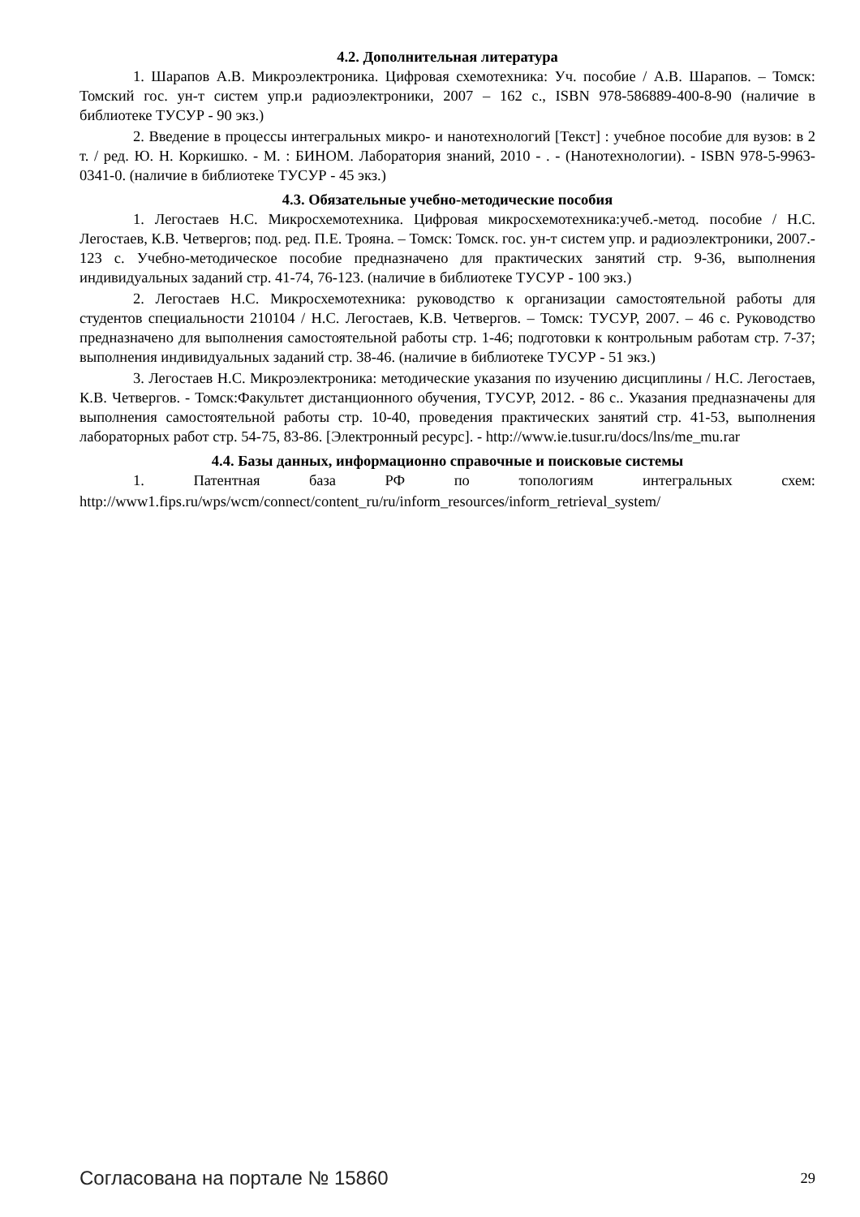4.2. Дополнительная литература
1. Шарапов А.В. Микроэлектроника. Цифровая схемотехника: Уч. пособие / А.В. Шарапов. – Томск: Томский гос. ун-т систем упр.и радиоэлектроники, 2007 – 162 с., ISBN 978-586889-400-8-90 (наличие в библиотеке ТУСУР - 90 экз.)
2. Введение в процессы интегральных микро- и нанотехнологий [Текст] : учебное пособие для вузов: в 2 т. / ред. Ю. Н. Коркишко. - М. : БИНОМ. Лаборатория знаний, 2010 - . - (Нанотехнологии). - ISBN 978-5-9963-0341-0. (наличие в библиотеке ТУСУР - 45 экз.)
4.3. Обязательные учебно-методические пособия
1. Легостаев Н.С. Микросхемотехника. Цифровая микросхемотехника:учеб.-метод. пособие / Н.С. Легостаев, К.В. Четвергов; под. ред. П.Е. Трояна. – Томск: Томск. гос. ун-т систем упр. и радиоэлектроники, 2007.- 123 с. Учебно-методическое пособие предназначено для практических занятий стр. 9-36, выполнения индивидуальных заданий стр. 41-74, 76-123. (наличие в библиотеке ТУСУР - 100 экз.)
2. Легостаев Н.С. Микросхемотехника: руководство к организации самостоятельной работы для студентов специальности 210104 / Н.С. Легостаев, К.В. Четвергов. – Томск: ТУСУР, 2007. – 46 с. Руководство предназначено для выполнения самостоятельной работы стр. 1-46; подготовки к контрольным работам стр. 7-37; выполнения индивидуальных заданий стр. 38-46. (наличие в библиотеке ТУСУР - 51 экз.)
3. Легостаев Н.С. Микроэлектроника: методические указания по изучению дисциплины / Н.С. Легостаев, К.В. Четвергов. - Томск:Факультет дистанционного обучения, ТУСУР, 2012. - 86 с.. Указания предназначены для выполнения самостоятельной работы стр. 10-40, проведения практических занятий стр. 41-53, выполнения лабораторных работ стр. 54-75, 83-86. [Электронный ресурс]. - http://www.ie.tusur.ru/docs/lns/me_mu.rar
4.4. Базы данных, информационно справочные и поисковые системы
1. Патентная база РФ по топологиям интегральных схем:
http://www1.fips.ru/wps/wcm/connect/content_ru/ru/inform_resources/inform_retrieval_system/
Согласована на портале № 15860 29